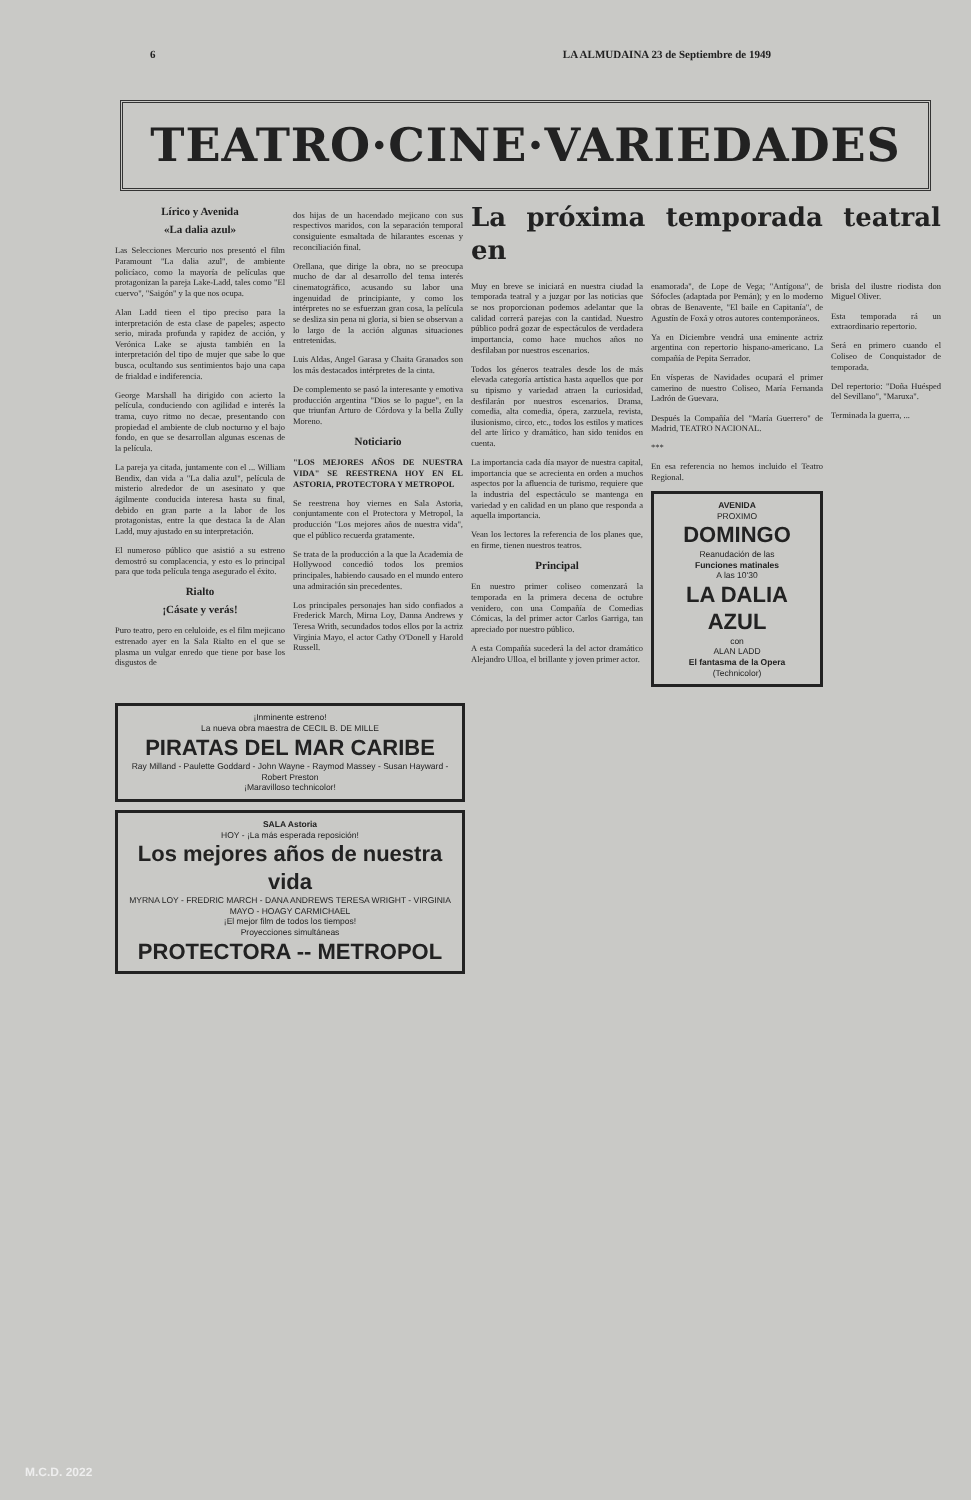6 LA ALMUDAINA 23 de Septiembre de 1949
TEATRO·CINE·VARIEDADES
Lírico y Avenida
«La dalia azul»
Las Selecciones Mercurio nos presentó el film Paramount "La dalia azul", de ambiente policíaco, como la mayoría de películas que protagonizan la pareja Lake-Ladd, tales como "El cuervo", "Saigón" y la que nos ocupa.
Alan Ladd tieen el tipo preciso para la interpretación de esta clase de papeles; aspecto serio, mirada profunda y rapidez de acción, y Verónica Lake se ajusta también en la interpretación del tipo de mujer que sabe lo que busca, ocultando sus sentimientos bajo una capa de frialdad e indiferencia.
George Marshall ha dirigido con acierto la película, conduciendo con agilidad e interés la trama, cuyo ritmo no decae, presentando con propiedad el ambiente de club nocturno y el bajo fondo, en que se desarrollan algunas escenas de la película.
La pareja ya citada, juntamente con el ... William Bendix, dan vida a "La dalia azul", película de misterio alrededor de un asesinato y que ágilmente conducida interesa hasta su final, debido en gran parte a la labor de los protagonistas, entre la que destaca la de Alan Ladd, muy ajustado en su interpretación.
El numeroso público que asistió a su estreno demostró su complacencia, y esto es lo principal para que toda película tenga asegurado el éxito.
Rialto
¡Cásate y verás!
Puro teatro, pero en celuloide, es el film mejicano estrenado ayer en la Sala Rialto en el que se plasma un vulgar enredo que tiene por base los disgustos de
dos hijas de un hacendado mejicano con sus respectivos maridos, con la separación temporal consiguiente esmaltada de hilarantes escenas y reconciliación final.
Orellana, que dirige la obra, no se preocupa mucho de dar al desarrollo del tema interés cinematográfico, acusando su labor una ingenuidad de principiante, y como los intérpretes no se esfuerzan gran cosa, la película se desliza sin pena ni gloria, si bien se observan a lo largo de la acción algunas situaciones entretenidas.
Luis Aldas, Angel Garasa y Chaita Granados son los más destacados intérpretes de la cinta.
De complemento se pasó la interesante y emotiva producción argentina "Dios se lo pague", en la que triunfan Arturo de Córdova y la bella Zully Moreno.
Noticiario
"LOS MEJORES AÑOS DE NUESTRA VIDA" SE REESTRENA HOY EN EL ASTORIA, PROTECTORA Y METROPOL
Se reestrena hoy viernes en Sala Astoria, conjuntamente con el Protectora y Metropol, la producción "Los mejores años de nuestra vida", que el público recuerda gratamente.
Se trata de la producción a la que la Academia de Hollywood concedió todos los premios principales, habiendo causado en el mundo entero una admiración sin precedentes.
Los principales personajes han sido confiados a Frederick March, Mirna Loy, Danna Andrews y Teresa Writh, secundados todos ellos por la actriz Virginia Mayo, el actor Cathy O'Donell y Harold Russell.
La próxima temporada teatral en
Muy en breve se iniciará en nuestra ciudad la temporada teatral y a juzgar por las noticias que se nos proporcionan podemos adelantar que la calidad correrá parejas con la cantidad. Nuestro público podrá gozar de espectáculos de verdadera importancia, como hace muchos años no desfilaban por nuestros escenarios.
Todos los géneros teatrales desde los de más elevada categoría artística hasta aquellos que por su tipismo y variedad atraen la curiosidad, desfilarán por nuestros escenarios. Drama, comedia, alta comedia, ópera, zarzuela, revista, ilusionismo, circo, etc., todos los estilos y matices del arte lírico y dramático, han sido tenidos en cuenta.
La importancia cada día mayor de nuestra capital, importancia que se acrecienta en orden a muchos aspectos por la afluencia de turismo, requiere que la industria del espectáculo se mantenga en variedad y en calidad en un plano que responda a aquella importancia.
Vean los lectores la referencia de los planes que, en firme, tienen nuestros teatros.
Principal
En nuestro primer coliseo comenzará la temporada en la primera decena de octubre venidero, con una Compañía de Comedias Cómicas, la del primer actor Carlos Garriga, tan apreciado por nuestro público.
A esta Compañía sucederá la del actor dramático Alejandro Ulloa, el brillante y joven primer actor.
enamorada", de Lope de Vega; "Antígona", de Sófocles (adaptada por Pemán); y en lo moderno obras de Benavente, "El baile en Capitanía", de Agustín de Foxá y otros autores contemporáneos.
Ya en Diciembre vendrá una eminente actriz argentina con repertorio hispano-americano. La compañía de Pepita Serrador.
En vísperas de Navidades ocupará el primer camerino de nuestro Coliseo, María Fernanda Ladrón de Guevara.
Después la Compañía del "María Guerrero" de Madrid, TEATRO NACIONAL.
***
En esa referencia no hemos incluido el Teatro Regional.
AVENIDA
PROXIMO
DOMINGO
Reanudación de las
Funciones matinales
A las 10'30
LA DALIA AZUL
con
ALAN LADD
El fantasma de la Opera
(Technicolor)
brisla del ilustre riodista don Miguel Oliver.
Esta temporada rá un extraordinario repertorio.
Será en primero cuando el Coliseo de Conquistador de temporada.
Del repertorio: "Doña Huésped del Sevillano", "Maruxa".
Terminada la guerra, ...
¡Inminente estreno!
La nueva obra maestra de CECIL B. DE MILLE
PIRATAS DEL MAR CARIBE
Ray Milland - Paulette Goddard - John Wayne - Raymod Massey - Susan Hayward - Robert Preston
¡Maravilloso technicolor!
SALA Astoria
HOY - ¡La más esperada reposición!
Los mejores años de nuestra vida
MYRNA LOY - FREDRIC MARCH - DANA ANDREWS TERESA WRIGHT - VIRGINIA MAYO - HOAGY CARMICHAEL
¡El mejor film de todos los tiempos!
Proyecciones simultáneas
PROTECTORA -- METROPOL
M.C.D. 2022